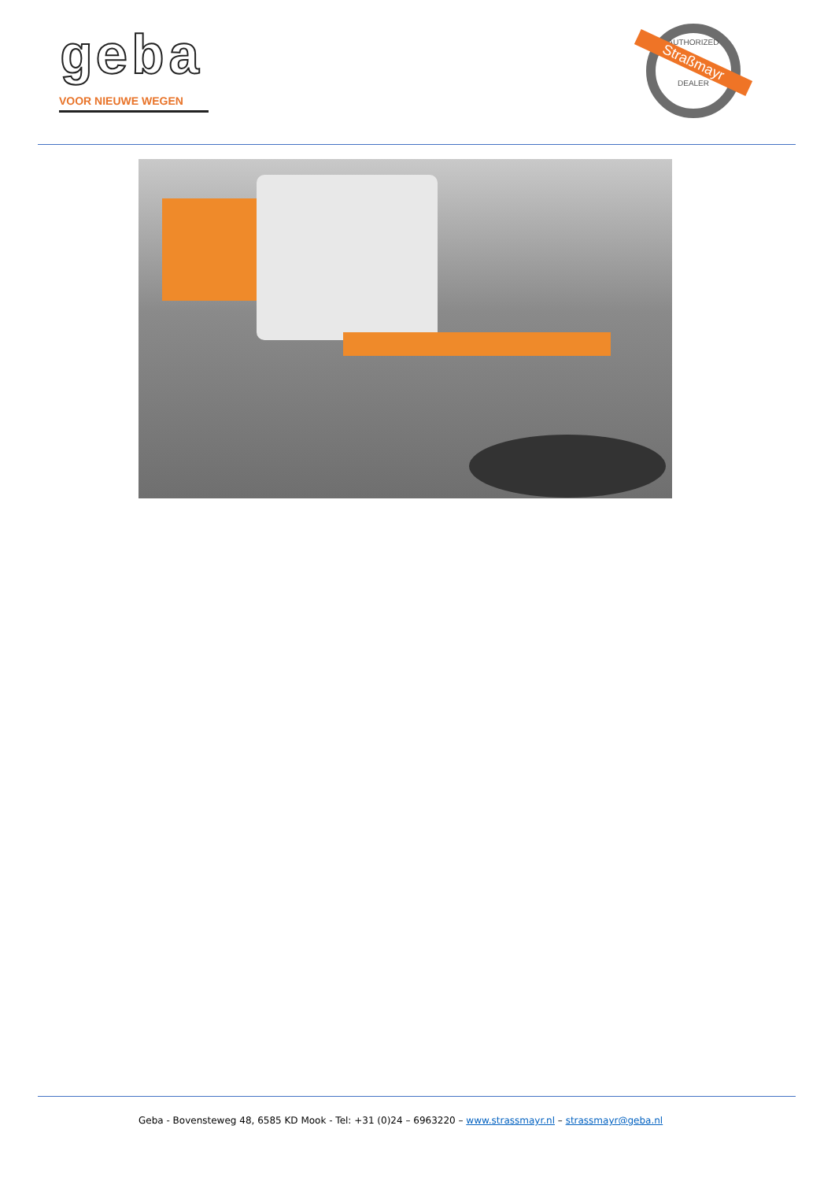geba
VOOR NIEUWE WEGEN
AUTHORIZED
Straßmayr
DEALER
Geba - Bovensteweg 48, 6585 KD Mook - Tel: +31 (0)24 – 6963220 – www.strassmayr.nl – strassmayr@geba.nl